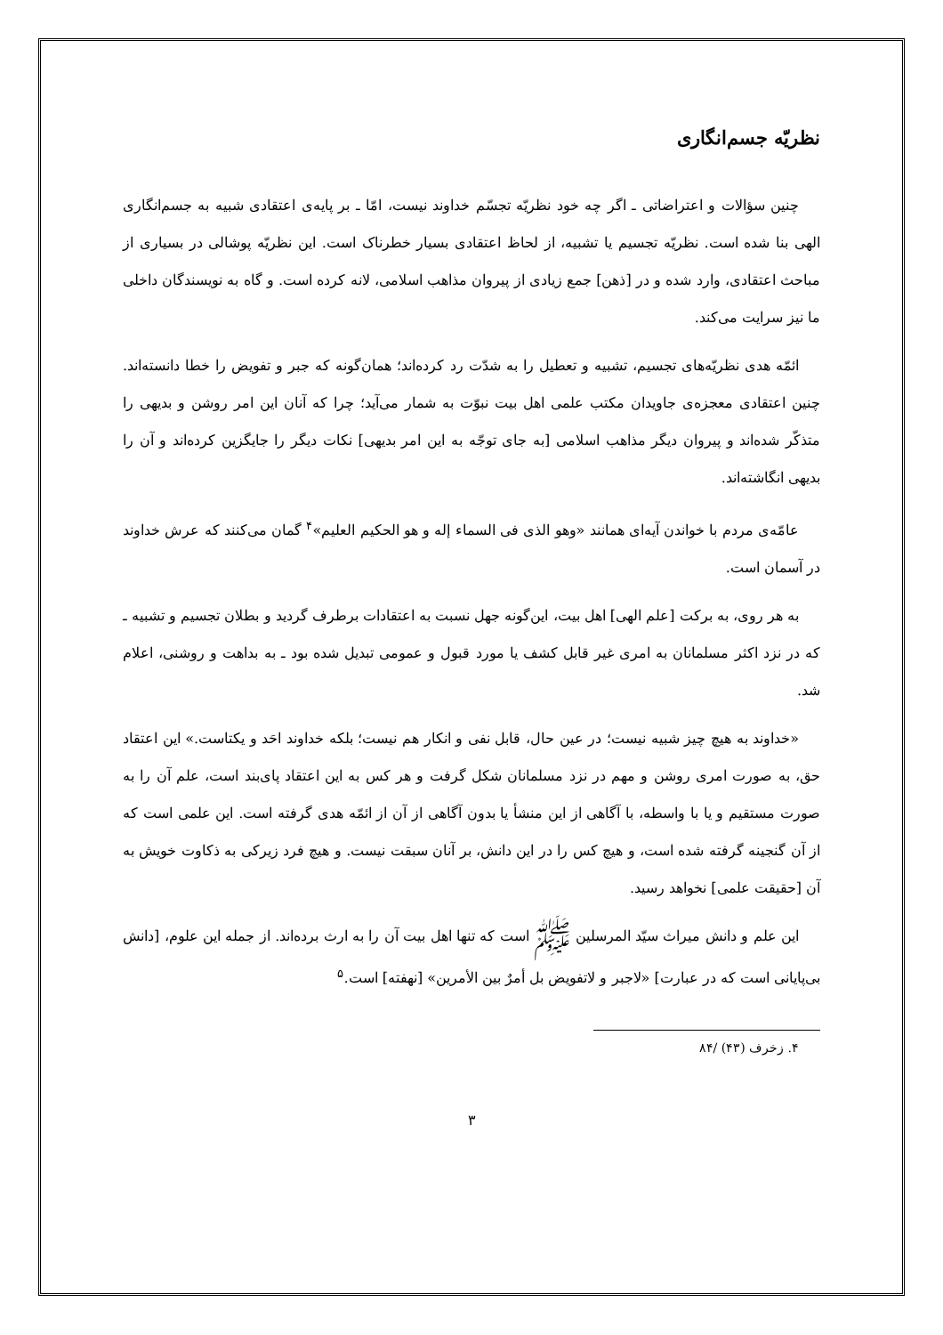نظریّه جسم‌انگاری
چنین سؤالات و اعتراضاتی ـ اگر چه خود نظریّه تجسّم خداوند نیست، امّا ـ بر پایه‌ی اعتقادی شبیه به جسم‌انگاری الهی بنا شده است. نظریّه تجسیم یا تشبیه، از لحاظ اعتقادی بسیار خطرناک است. این نظریّه پوشالی در بسیاری از مباحث اعتقادی، وارد شده و در [ذهن] جمع زیادی از پیروان مذاهب اسلامی، لانه کرده است. و گاه به نویسندگان داخلی ما نیز سرایت می‌کند.
ائمّه هدی نظریّه‌های تجسیم، تشبیه و تعطیل را به شدّت رد کرده‌اند؛ همان‌گونه که جبر و تفویض را خطا دانسته‌اند. چنین اعتقادی معجزه‌ی جاویدان مکتب علمی اهل بیت نبوّت به شمار می‌آید؛ چرا که آنان این امر روشن و بدیهی را متذکّر شده‌اند و پیروان دیگر مذاهب اسلامی [به جای توجّه به این امر بدیهی] نکات دیگر را جایگزین کرده‌اند و آن را بدیهی انگاشته‌اند.
عامّه‌ی مردم با خواندن آیه‌ای همانند «وهو الذی فی السماء إله و هو الحکیم العلیم»<sup>۴</sup> گمان می‌کنند که عرش خداوند در آسمان است.
به هر روی، به برکت [علم الهی] اهل بیت، این‌گونه جهل نسبت به اعتقادات برطرف گردید و بطلان تجسیم و تشبیه ـ که در نزد اکثر مسلمانان به امری غیر قابل کشف یا مورد قبول و عمومی تبدیل شده بود ـ به بداهت و روشنی، اعلام شد.
«خداوند به هیچ چیز شبیه نیست؛ در عین حال، قابل نفی و انکار هم نیست؛ بلکه خداوند احَد و یکتاست.» این اعتقاد حق، به صورت امری روشن و مهم در نزد مسلمانان شکل گرفت و هر کس به این اعتقاد پای‌بند است، علم آن را به صورت مستقیم و یا با واسطه، با آگاهی از این منشأ یا بدون آگاهی از آن از ائمّه هدی گرفته است. این علمی است که از آن گنجینه گرفته شده است، و هیچ کس را در این دانش، بر آنان سبقت نیست. و هیچ فرد زیرکی به ذکاوت خویش به آن [حقیقت علمی] نخواهد رسید.
این علم و دانش میراث سیّد المرسلین ﷺ است که تنها اهل بیت آن را به ارث برده‌اند. از جمله این علوم، [دانش بی‌پایانی است که در عبارت] «لاجبر و لاتفویض بل أمرٌ بین الأمرین» [نهفته] است.<sup>۵</sup>
۴. زخرف (۴۳) /۸۴
۳